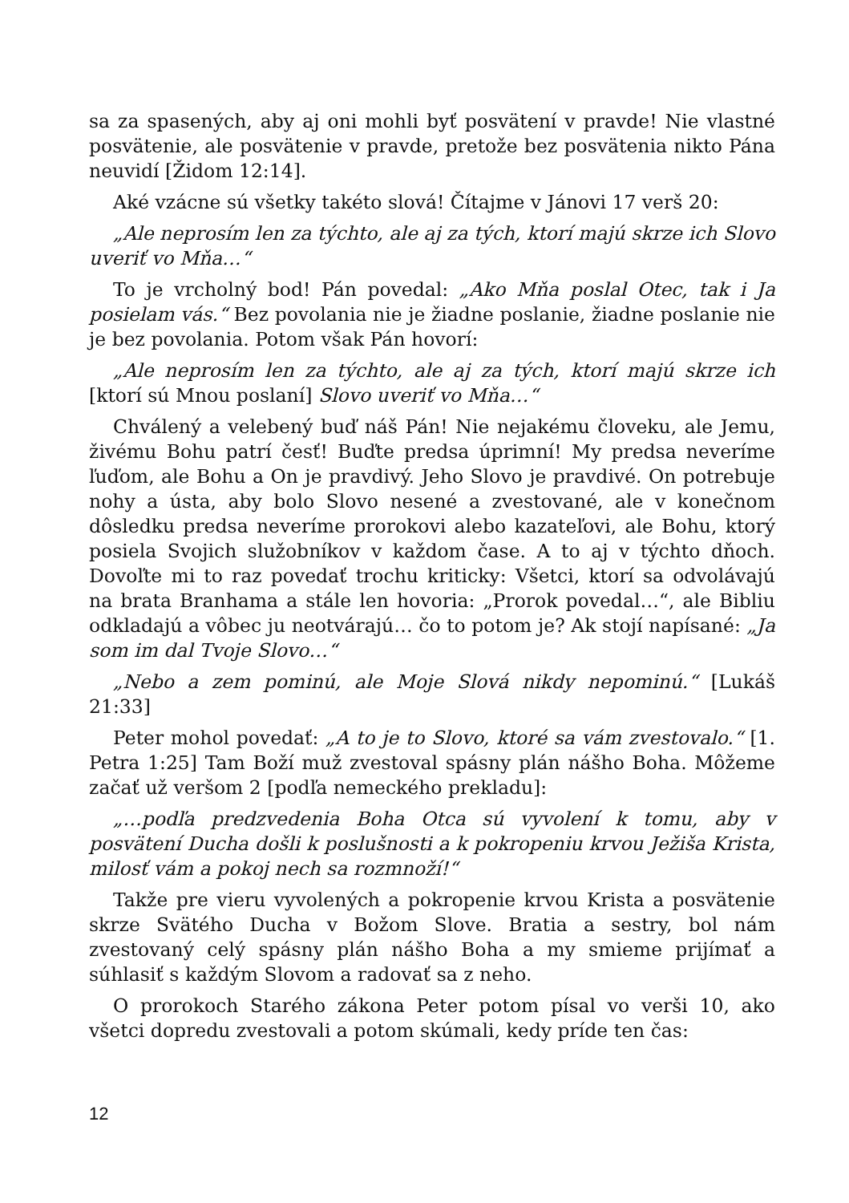sa za spasených, aby aj oni mohli byť posvätení v pravde! Nie vlastné posvätenie, ale posvätenie v pravde, pretože bez posvätenia nikto Pána neuvidí [Židom 12:14].
Aké vzácne sú všetky takéto slová! Čítajme v Jánovi 17 verš 20:
„Ale neprosím len za týchto, ale aj za tých, ktorí majú skrze ich Slovo uveriť vo Mňa…“
To je vrcholný bod! Pán povedal: „Ako Mňa poslal Otec, tak i Ja posielam vás.“ Bez povolania nie je žiadne poslanie, žiadne poslanie nie je bez povolania. Potom však Pán hovorí:
„Ale neprosím len za týchto, ale aj za tých, ktorí majú skrze ich [ktorí sú Mnou poslaní] Slovo uveriť vo Mňa…“
Chválený a velebený buď náš Pán! Nie nejakému človeku, ale Jemu, živému Bohu patrí česť! Buďte predsa úprimní! My predsa neveríme ľuďom, ale Bohu a On je pravdivý. Jeho Slovo je pravdivé. On potrebuje nohy a ústa, aby bolo Slovo nesené a zvestované, ale v konečnom dôsledku predsa neveríme prorokovi alebo kazateľovi, ale Bohu, ktorý posiela Svojich služobníkov v každom čase. A to aj v týchto dňoch. Dovoľte mi to raz povedať trochu kriticky: Všetci, ktorí sa odvolávajú na brata Branhama a stále len hovoria: „Prorok povedal…“, ale Bibliu odkladajú a vôbec ju neotvárajú… čo to potom je? Ak stojí napísané: „Ja som im dal Tvoje Slovo…“
„Nebo a zem pominú, ale Moje Slová nikdy nepominú.“ [Lukáš 21:33]
Peter mohol povedať: „A to je to Slovo, ktoré sa vám zvestovalo.“ [1. Petra 1:25] Tam Boží muž zvestoval spásny plán nášho Boha. Môžeme začať už veršom 2 [podľa nemeckého prekladu]:
„…podľa predzvedenia Boha Otca sú vyvolení k tomu, aby v posvätení Ducha došli k poslušnosti a k pokropeniu krvou Ježiša Krista, milosť vám a pokoj nech sa rozmnoží!“
Takže pre vieru vyvolených a pokropenie krvou Krista a posvätenie skrze Svätého Ducha v Božom Slove. Bratia a sestry, bol nám zvestovaný celý spásny plán nášho Boha a my smieme prijímať a súhlasiť s každým Slovom a radovať sa z neho.
O prorokoch Starého zákona Peter potom písal vo verši 10, ako všetci dopredu zvestovali a potom skúmali, kedy príde ten čas:
12